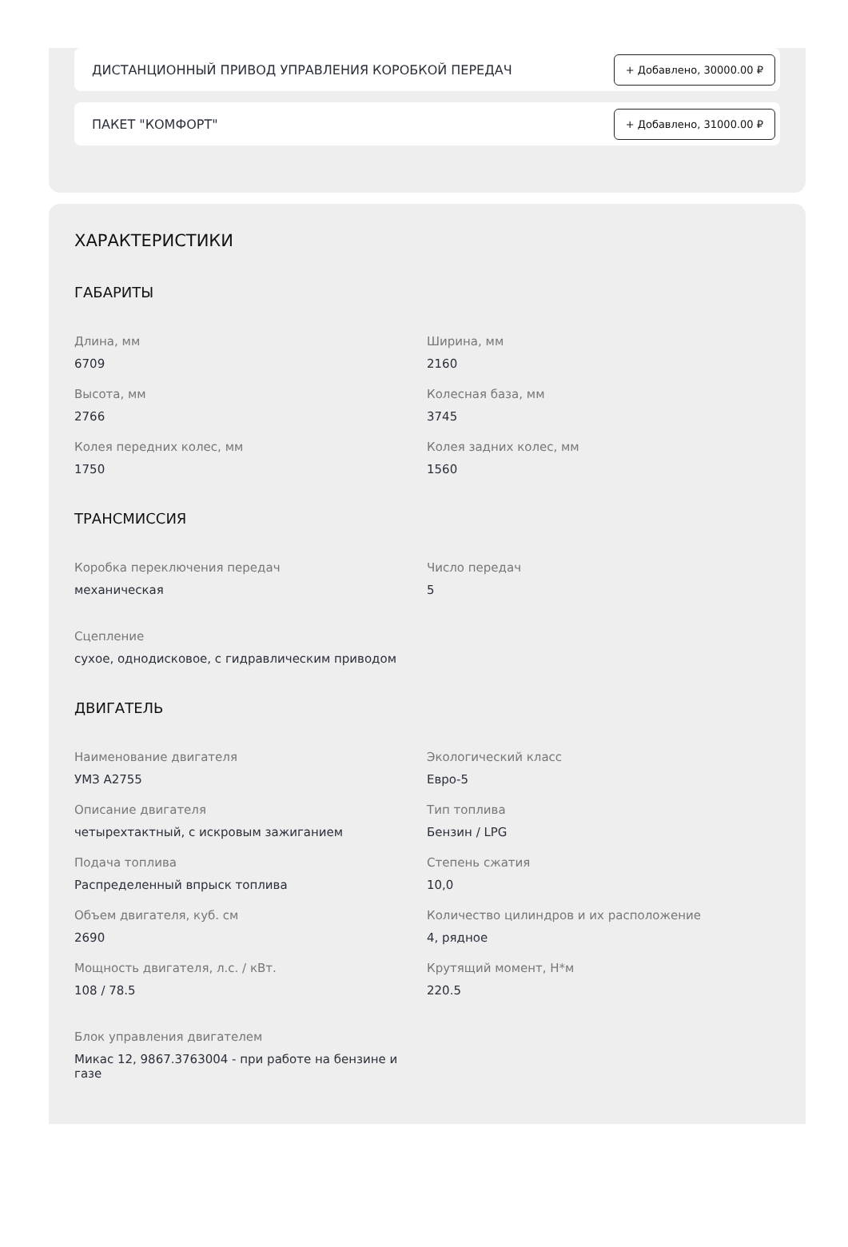ДИСТАНЦИОННЫЙ ПРИВОД УПРАВЛЕНИЯ КОРОБКОЙ ПЕРЕДАЧ + Добавлено, 30000.00 ₽
ПАКЕТ "КОМФОРТ" + Добавлено, 31000.00 ₽
ХАРАКТЕРИСТИКИ
ГАБАРИТЫ
Длина, мм
6709
Ширина, мм
2160
Высота, мм
2766
Колесная база, мм
3745
Колея передних колес, мм
1750
Колея задних колес, мм
1560
ТРАНСМИССИЯ
Коробка переключения передач
механическая
Число передач
5
Сцепление
сухое, однодисковое, с гидравлическим приводом
ДВИГАТЕЛЬ
Наименование двигателя
УМЗ А2755
Экологический класс
Евро-5
Описание двигателя
четырехтактный, с искровым зажиганием
Тип топлива
Бензин / LPG
Подача топлива
Распределенный впрыск топлива
Степень сжатия
10,0
Объем двигателя, куб. см
2690
Количество цилиндров и их расположение
4, рядное
Мощность двигателя, л.с. / кВт.
108 / 78.5
Крутящий момент, Н*м
220.5
Блок управления двигателем
Микас 12, 9867.3763004 - при работе на бензине и газе